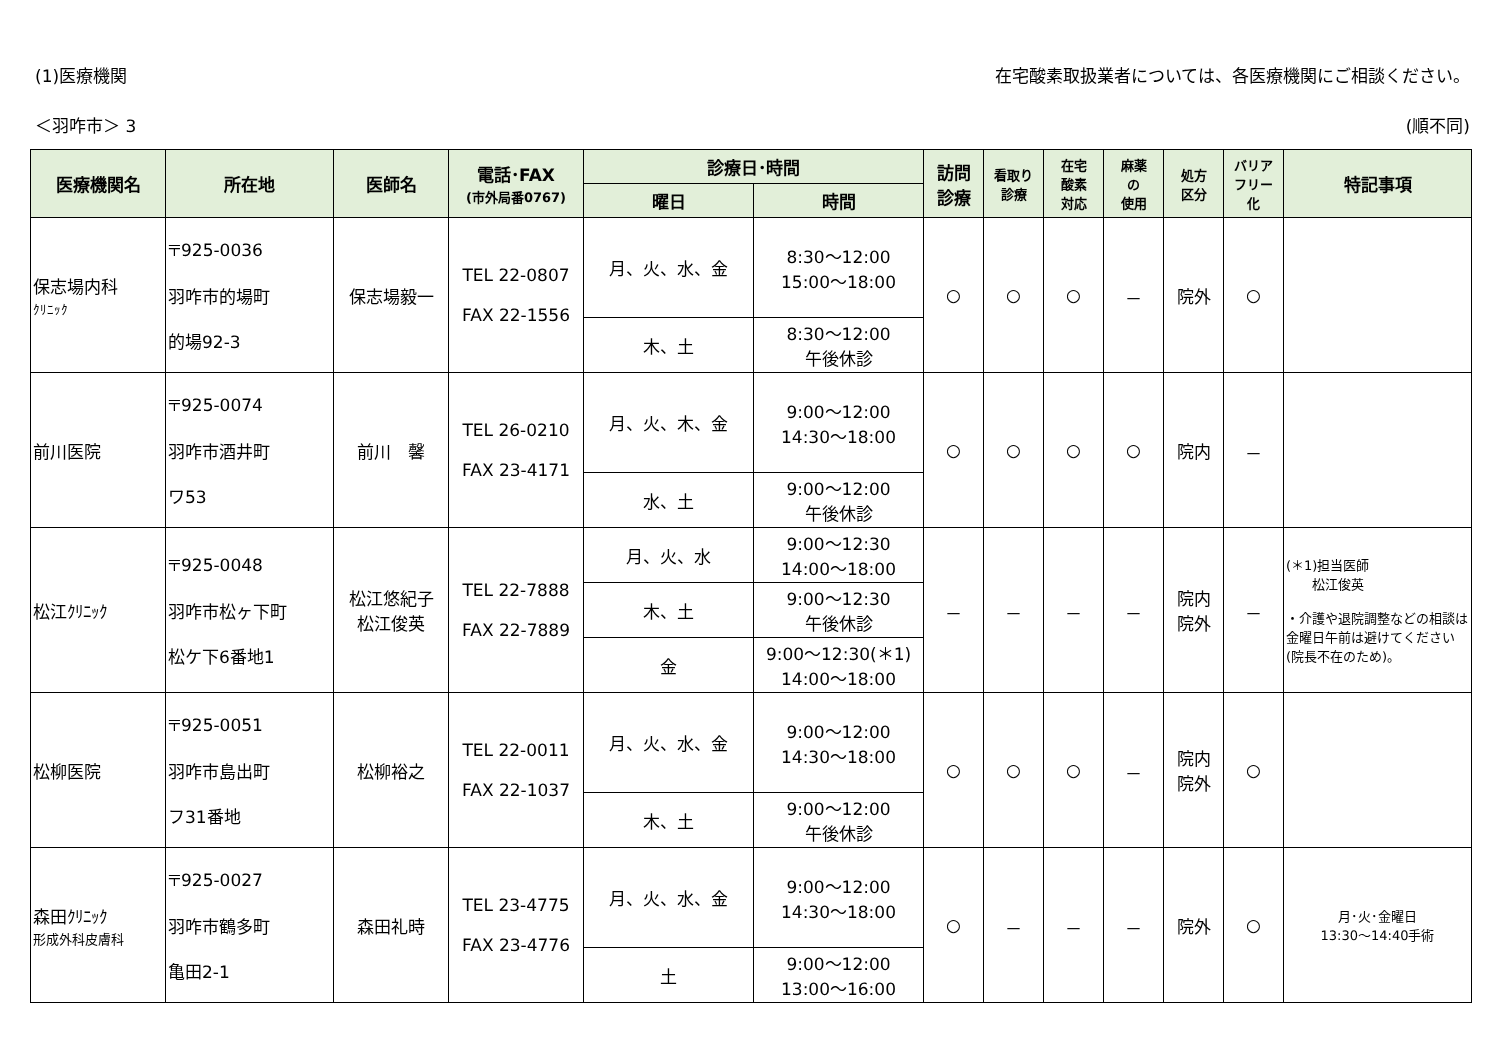(1)医療機関 在宅酸素取扱業者については、各医療機関にご相談ください。
＜羽咋市＞ 3 (順不同)
| 医療機関名 | 所在地 | 医師名 | 電話･FAX (市外局番0767) | 診療日･時間 | | 訪問 診療 | 看取り 診療 | 在宅 酸素 対応 | 麻薬 の 使用 | 処方 区分 | バリア フリー 化 | 特記事項 |
| --- | --- | --- | --- | --- | --- | --- | --- | --- | --- | --- | --- | --- |
| | | | | 曜日 | 時間 | | | | | | | |
| 保志場内科 ｸﾘﾆｯｸ | 〒925-0036 羽咋市的場町 的場92-3 | 保志場毅一 | TEL 22-0807 FAX 22-1556 | 月、火、水、金 | 8:30～12:00 15:00～18:00 | ○ | ○ | ○ | － | 院外 | ○ | |
| | | | | 木、土 | 8:30～12:00 午後休診 | | | | | | | |
| 前川医院 | 〒925-0074 羽咋市酒井町 ワ53 | 前川 馨 | TEL 26-0210 FAX 23-4171 | 月、火、木、金 | 9:00～12:00 14:30～18:00 | ○ | ○ | ○ | ○ | 院内 | － | |
| | | | | 水、土 | 9:00～12:00 午後休診 | | | | | | | |
| 松江ｸﾘﾆｯｸ | 〒925-0048 羽咋市松ヶ下町 松ケ下6番地1 | 松江悠紀子 松江俊英 | TEL 22-7888 FAX 22-7889 | 月、火、水 | 9:00～12:30 14:00～18:00 | － | － | － | － | 院内 院外 | － | (＊1)担当医師 松江俊英 ・介護や退院調整などの相談は金曜日午前は避けてください(院長不在のため)。 |
| | | | | 木、土 | 9:00～12:30 午後休診 | | | | | | | |
| | | | | 金 | 9:00～12:30(＊1) 14:00～18:00 | | | | | | | |
| 松柳医院 | 〒925-0051 羽咋市島出町 フ31番地 | 松柳裕之 | TEL 22-0011 FAX 22-1037 | 月、火、水、金 | 9:00～12:00 14:30～18:00 | ○ | ○ | ○ | － | 院内 院外 | ○ | |
| | | | | 木、土 | 9:00～12:00 午後休診 | | | | | | | |
| 森田ｸﾘﾆｯｸ 形成外科皮膚科 | 〒925-0027 羽咋市鶴多町 亀田2-1 | 森田礼時 | TEL 23-4775 FAX 23-4776 | 月、火、水、金 | 9:00～12:00 14:30～18:00 | ○ | － | － | － | 院外 | ○ | 月･火･金曜日 13:30～14:40手術 |
| | | | | 土 | 9:00～12:00 13:00～16:00 | | | | | | | |